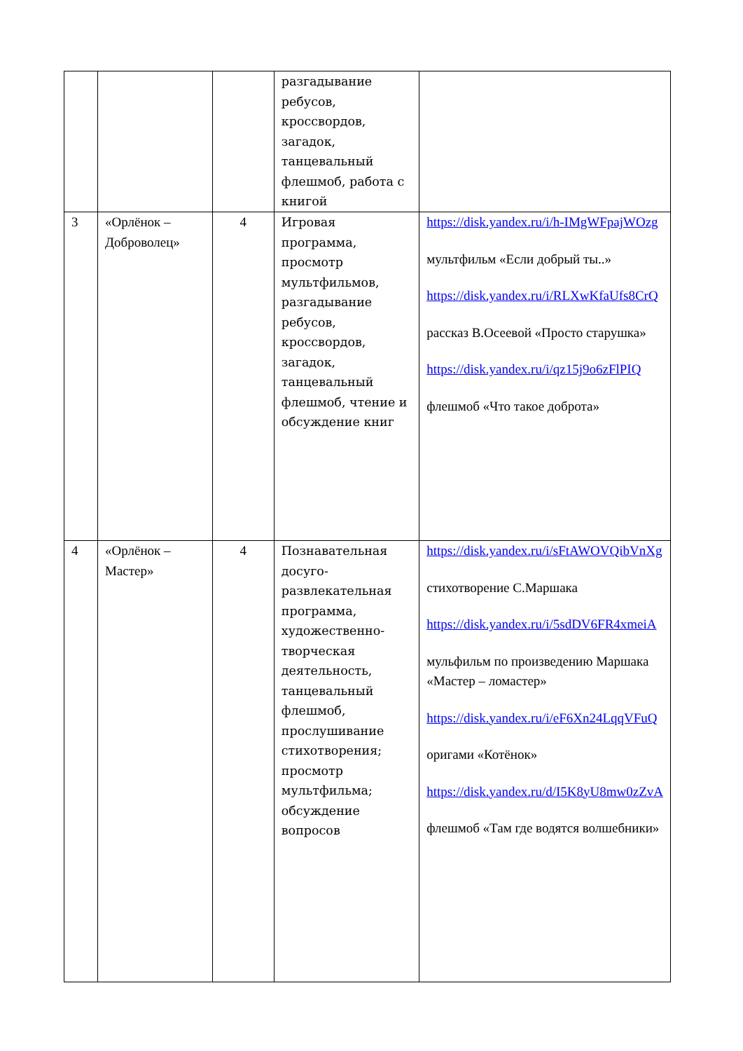| | | | разгадывание ребусов, кроссвордов, загадок, танцевальный флешмоб, работа с книгой | |
| 3 | «Орлёнок – Доброволец» | 4 | Игровая программа, просмотр мультфильмов, разгадывание ребусов, кроссвордов, загадок, танцевальный флешмоб, чтение и обсуждение книг | https://disk.yandex.ru/i/h-IMgWFpajWOzg мультфильм «Если добрый ты..» https://disk.yandex.ru/i/RLXwKfaUfs8CrQ рассказ В.Осеевой «Просто старушка» https://disk.yandex.ru/i/qz15j9o6zFlPIQ флешмоб «Что такое доброта» |
| 4 | «Орлёнок – Мастер» | 4 | Познавательная досуго-развлекательная программа, художественно-творческая деятельность, танцевальный флешмоб, прослушивание стихотворения; просмотр мультфильма; обсуждение вопросов | https://disk.yandex.ru/i/sFtAWOVQibVnXg стихотворение С.Маршака https://disk.yandex.ru/i/5sdDV6FR4xmeiA мульфильм по произведению Маршака «Мастер – ломастер» https://disk.yandex.ru/i/eF6Xn24LqqVFuQ оригами «Котёнок» https://disk.yandex.ru/d/I5K8yU8mw0zZvA флешмоб «Там где водятся волшебники» |